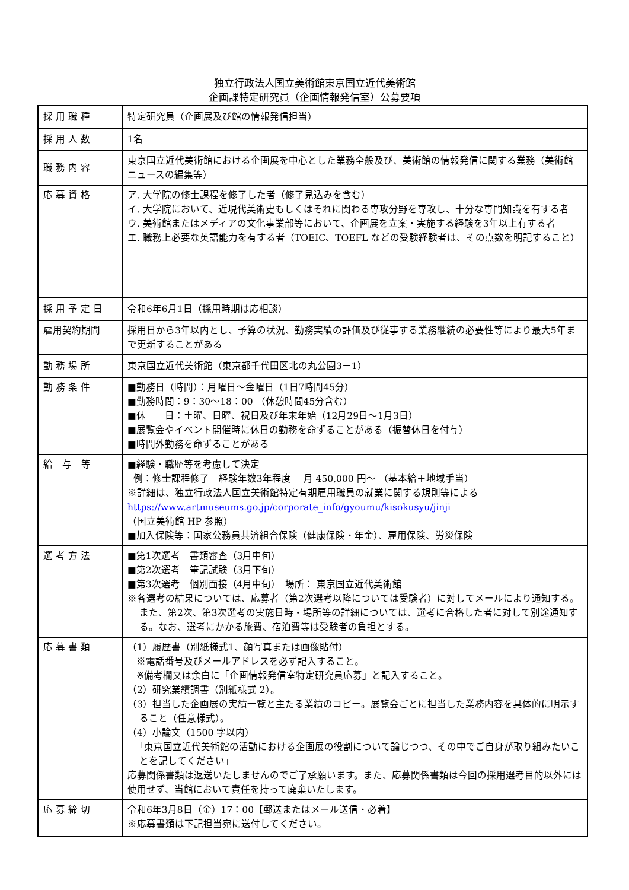独立行政法人国立美術館東京国立近代美術館
企画課特定研究員（企画情報発信室）公募要項
| 採 用 職 種 | 特定研究員（企画展及び館の情報発信担当） |
| 採 用 人 数 | 1名 |
| 職 務 内 容 | 東京国立近代美術館における企画展を中心とした業務全般及び、美術館の情報発信に関する業務（美術館ニュースの編集等） |
| 応 募 資 格 | ア. 大学院の修士課程を修了した者（修了見込みを含む） イ. 大学院において、近現代美術史もしくはそれに関わる専攻分野を専攻し、十分な専門知識を有する者 ウ. 美術館またはメディアの文化事業部等において、企画展を立案・実施する経験を3年以上有する者 エ. 職務上必要な英語能力を有する者（TOEIC、TOEFL などの受験経験者は、その点数を明記すること） |
| 採 用 予 定 日 | 令和6年6月1日（採用時期は応相談） |
| 雇用契約期間 | 採用日から3年以内とし、予算の状況、勤務実績の評価及び従事する業務継続の必要性等により最大5年まで更新することがある |
| 勤 務 場 所 | 東京国立近代美術館（東京都千代田区北の丸公園3－1） |
| 勤 務 条 件 | ■勤務日（時間）：月曜日～金曜日（1日7時間45分） ■勤務時間：9：30～18：00 （休憩時間45分含む） ■休 日：土曜、日曜、祝日及び年末年始（12月29日～1月3日） ■展覧会やイベント開催時に休日の勤務を命ずることがある（振替休日を付与） ■時間外勤務を命ずることがある |
| 給 与 等 | ■経験・職歴等を考慮して決定 例：修士課程修了 経験年数3年程度 月 450,000 円～ （基本給＋地域手当） ※詳細は、独立行政法人国立美術館特定有期雇用職員の就業に関する規則等による https://www.artmuseums.go.jp/corporate_info/gyoumu/kisokusyu/jinji （国立美術館 HP 参照） ■加入保険等：国家公務員共済組合保険（健康保険・年金）、雇用保険、労災保険 |
| 選 考 方 法 | ■第1次選考 書類審査（3月中旬） ■第2次選考 筆記試験（3月下旬） ■第3次選考 個別面接（4月中旬） 場所： 東京国立近代美術館 ※各選考の結果については、応募者（第2次選考以降については受験者）に対してメールにより通知する。また、第2次、第3次選考の実施日時・場所等の詳細については、選考に合格した者に対して別途通知する。なお、選考にかかる旅費、宿泊費等は受験者の負担とする。 |
| 応 募 書 類 | （1）履歴書（別紙様式1、顔写真または画像貼付） ※電話番号及びメールアドレスを必ず記入すること。 ※備考欄又は余白に「企画情報発信室特定研究員応募」と記入すること。 （2）研究業績調書（別紙様式 2）。 （3）担当した企画展の実績一覧と主たる業績のコピー。展覧会ごとに担当した業務内容を具体的に明示すること（任意様式）。 （4）小論文（1500 字以内） 「東京国立近代美術館の活動における企画展の役割について論じつつ、その中でご自身が取り組みたいことを記してください」 応募関係書類は返送いたしませんのでご了承願います。また、応募関係書類は今回の採用選考目的以外には使用せず、当館において責任を持って廃棄いたします。 |
| 応 募 締 切 | 令和6年3月8日（金）17：00【郵送またはメール送信・必着】 ※応募書類は下記担当宛に送付してください。 |